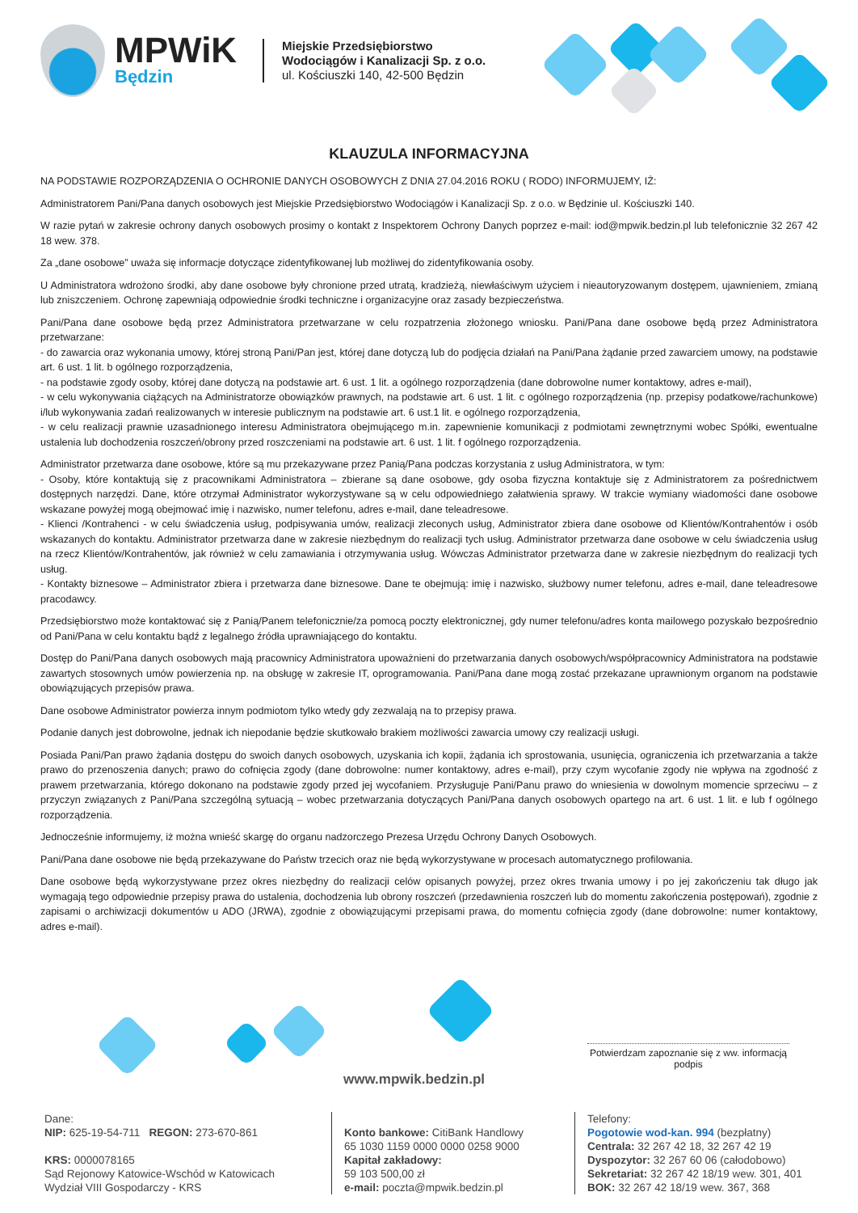MPWiK
Będzin
Miejskie Przedsiębiorstwo
Wodociągów i Kanalizacji Sp. z o.o.
ul. Kościuszki 140, 42-500 Będzin
KLAUZULA INFORMACYJNA
NA PODSTAWIE ROZPORZĄDZENIA O OCHRONIE DANYCH OSOBOWYCH Z DNIA 27.04.2016 ROKU ( RODO) INFORMUJEMY, IŻ:
Administratorem Pani/Pana danych osobowych jest Miejskie Przedsiębiorstwo Wodociągów i Kanalizacji Sp. z o.o. w Będzinie ul. Kościuszki 140.
W razie pytań w zakresie ochrony danych osobowych prosimy o kontakt z Inspektorem Ochrony Danych poprzez e-mail: iod@mpwik.bedzin.pl lub telefonicznie 32 267 42 18 wew. 378.
Za „dane osobowe” uważa się informacje dotyczące zidentyfikowanej lub możliwej do zidentyfikowania osoby.
U Administratora wdrożono środki, aby dane osobowe były chronione przed utratą, kradzieżą, niewłaściwym użyciem i nieautoryzowanym dostępem, ujawnieniem, zmianą lub zniszczeniem. Ochronę zapewniają odpowiednie środki techniczne i organizacyjne oraz zasady bezpieczeństwa.
Pani/Pana dane osobowe będą przez Administratora przetwarzane w celu rozpatrzenia złożonego wniosku. Pani/Pana dane osobowe będą przez Administratora przetwarzane:
- do zawarcia oraz wykonania umowy, której stroną Pani/Pan jest, której dane dotyczą lub do podjęcia działań na Pani/Pana żądanie przed zawarciem umowy, na podstawie art. 6 ust. 1 lit. b ogólnego rozporządzenia,
- na podstawie zgody osoby, której dane dotyczą na podstawie art. 6 ust. 1 lit. a ogólnego rozporządzenia (dane dobrowolne numer kontaktowy, adres e-mail),
- w celu wykonywania ciążących na Administratorze obowiązków prawnych, na podstawie art. 6 ust. 1 lit. c ogólnego rozporządzenia (np. przepisy podatkowe/rachunkowe) i/lub wykonywania zadań realizowanych w interesie publicznym na podstawie art. 6 ust.1 lit. e ogólnego rozporządzenia,
- w celu realizacji prawnie uzasadnionego interesu Administratora obejmującego m.in. zapewnienie komunikacji z podmiotami zewnętrznymi wobec Spółki, ewentualne ustalenia lub dochodzenia roszczeń/obrony przed roszczeniami na podstawie art. 6 ust. 1 lit. f ogólnego rozporządzenia.
Administrator przetwarza dane osobowe, które są mu przekazywane przez Panią/Pana podczas korzystania z usług Administratora, w tym:
- Osoby, które kontaktują się z pracownikami Administratora – zbierane są dane osobowe, gdy osoba fizyczna kontaktuje się z Administratorem za pośrednictwem dostępnych narzędzi. Dane, które otrzymał Administrator wykorzystywane są w celu odpowiedniego załatwienia sprawy. W trakcie wymiany wiadomości dane osobowe wskazane powyżej mogą obejmować imię i nazwisko, numer telefonu, adres e-mail, dane teleadresowe.
- Klienci /Kontrahenci - w celu świadczenia usług, podpisywania umów, realizacji zleconych usług, Administrator zbiera dane osobowe od Klientów/Kontrahentów i osób wskazanych do kontaktu. Administrator przetwarza dane w zakresie niezbędnym do realizacji tych usług. Administrator przetwarza dane osobowe w celu świadczenia usług na rzecz Klientów/Kontrahentów, jak również w celu zamawiania i otrzymywania usług. Wówczas Administrator przetwarza dane w zakresie niezbędnym do realizacji tych usług.
- Kontakty biznesowe – Administrator zbiera i przetwarza dane biznesowe. Dane te obejmują: imię i nazwisko, służbowy numer telefonu, adres e-mail, dane teleadresowe pracodawcy.
Przedsiębiorstwo może kontaktować się z Panią/Panem telefonicznie/za pomocą poczty elektronicznej, gdy numer telefonu/adres konta mailowego pozyskało bezpośrednio od Pani/Pana w celu kontaktu bądź z legalnego źródła uprawniającego do kontaktu.
Dostęp do Pani/Pana danych osobowych mają pracownicy Administratora upoważnieni do przetwarzania danych osobowych/współpracownicy Administratora na podstawie zawartych stosownych umów powierzenia np. na obsługę w zakresie IT, oprogramowania. Pani/Pana dane mogą zostać przekazane uprawnionym organom na podstawie obowiązujących przepisów prawa.
Dane osobowe Administrator powierza innym podmiotom tylko wtedy gdy zezwalają na to przepisy prawa.
Podanie danych jest dobrowolne, jednak ich niepodanie będzie skutkowało brakiem możliwości zawarcia umowy czy realizacji usługi.
Posiada Pani/Pan prawo żądania dostępu do swoich danych osobowych, uzyskania ich kopii, żądania ich sprostowania, usunięcia, ograniczenia ich przetwarzania a także prawo do przenoszenia danych; prawo do cofnięcia zgody (dane dobrowolne: numer kontaktowy, adres e-mail), przy czym wycofanie zgody nie wpływa na zgodność z prawem przetwarzania, którego dokonano na podstawie zgody przed jej wycofaniem. Przysługuje Pani/Panu prawo do wniesienia w dowolnym momencie sprzeciwu – z przyczyn związanych z Pani/Pana szczególną sytuacją – wobec przetwarzania dotyczących Pani/Pana danych osobowych opartego na art. 6 ust. 1 lit. e lub f ogólnego rozporządzenia.
Jednocześnie informujemy, iż można wnieść skargę do organu nadzorczego Prezesa Urzędu Ochrony Danych Osobowych.
Pani/Pana dane osobowe nie będą przekazywane do Państw trzecich oraz nie będą wykorzystywane w procesach automatycznego profilowania.
Dane osobowe będą wykorzystywane przez okres niezbędny do realizacji celów opisanych powyżej, przez okres trwania umowy i po jej zakończeniu tak długo jak wymagają tego odpowiednie przepisy prawa do ustalenia, dochodzenia lub obrony roszczeń (przedawnienia roszczeń lub do momentu zakończenia postępowań), zgodnie z zapisami o archiwizacji dokumentów u ADO (JRWA), zgodnie z obowiązującymi przepisami prawa, do momentu cofnięcia zgody (dane dobrowolne: numer kontaktowy, adres e-mail).
www.mpwik.bedzin.pl
Potwierdzam zapoznanie się z ww. informacją
podpis
Dane:
NIP: 625-19-54-711 REGON: 273-670-861
KRS: 0000078165
Sąd Rejonowy Katowice-Wschód w Katowicach
Wydział VIII Gospodarczy - KRS
Konto bankowe: CitiBank Handlowy
65 1030 1159 0000 0000 0258 9000
Kapitał zakładowy:
59 103 500,00 zł
e-mail: poczta@mpwik.bedzin.pl
Telefony:
Pogotowie wod-kan. 994 (bezpłatny)
Centrala: 32 267 42 18, 32 267 42 19
Dyspozytor: 32 267 60 06 (całodobowo)
Sekretariat: 32 267 42 18/19 wew. 301, 401
BOK: 32 267 42 18/19 wew. 367, 368